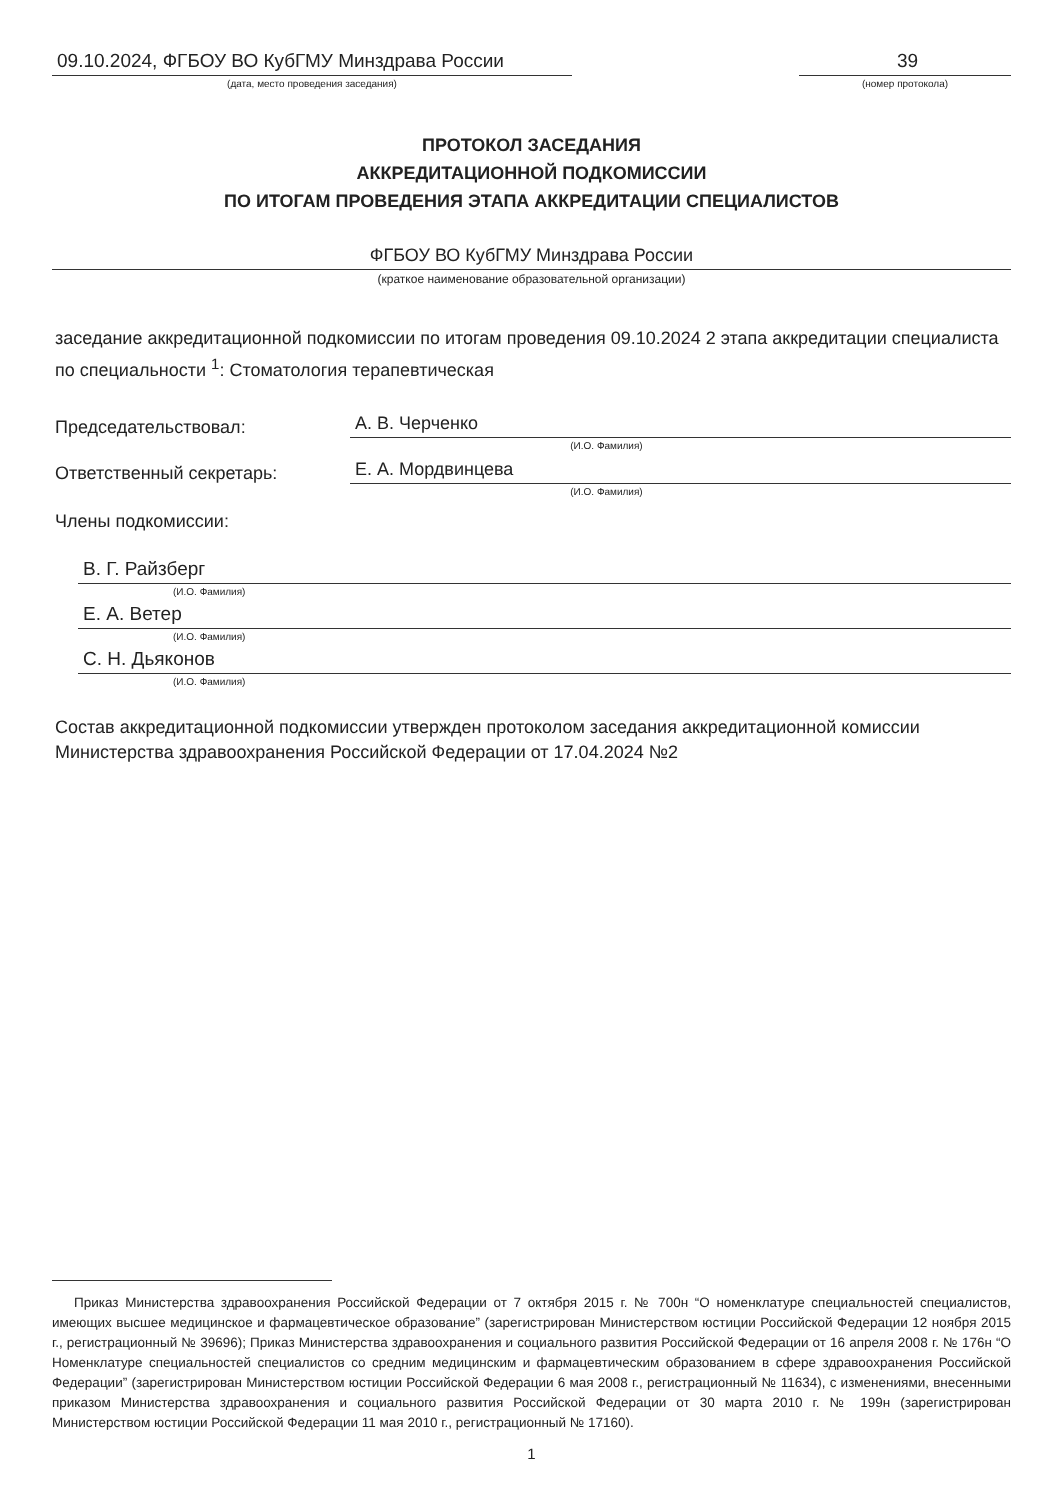09.10.2024, ФГБОУ ВО КубГМУ Минздрава России
(дата, место проведения заседания)
39
(номер протокола)
ПРОТОКОЛ ЗАСЕДАНИЯ
АККРЕДИТАЦИОННОЙ ПОДКОМИССИИ
ПО ИТОГАМ ПРОВЕДЕНИЯ ЭТАПА АККРЕДИТАЦИИ СПЕЦИАЛИСТОВ
ФГБОУ ВО КубГМУ Минздрава России
(краткое наименование образовательной организации)
заседание аккредитационной подкомиссии по итогам проведения 09.10.2024 2 этапа аккредитации специалиста по специальности <sup>1</sup>: Стоматология терапевтическая
Председательствовал:
А. В. Черченко
(И.О. Фамилия)
Ответственный секретарь:
Е. А. Мордвинцева
(И.О. Фамилия)
Члены подкомиссии:
В. Г. Райзберг
(И.О. Фамилия)
Е. А. Ветер
(И.О. Фамилия)
С. Н. Дьяконов
(И.О. Фамилия)
Состав аккредитационной подкомиссии утвержден протоколом заседания аккредитационной комиссии Министерства здравоохранения Российской Федерации от 17.04.2024 №2
Приказ Министерства здравоохранения Российской Федерации от 7 октября 2015 г. № 700н “О номенклатуре специальностей специалистов, имеющих высшее медицинское и фармацевтическое образование” (зарегистрирован Министерством юстиции Российской Федерации 12 ноября 2015 г., регистрационный № 39696); Приказ Министерства здравоохранения и социального развития Российской Федерации от 16 апреля 2008 г. № 176н “О Номенклатуре специальностей специалистов со средним медицинским и фармацевтическим образованием в сфере здравоохранения Российской Федерации” (зарегистрирован Министерством юстиции Российской Федерации 6 мая 2008 г., регистрационный № 11634), с изменениями, внесенными приказом Министерства здравоохранения и социального развития Российской Федерации от 30 марта 2010 г. № 199н (зарегистрирован Министерством юстиции Российской Федерации 11 мая 2010 г., регистрационный № 17160).
1